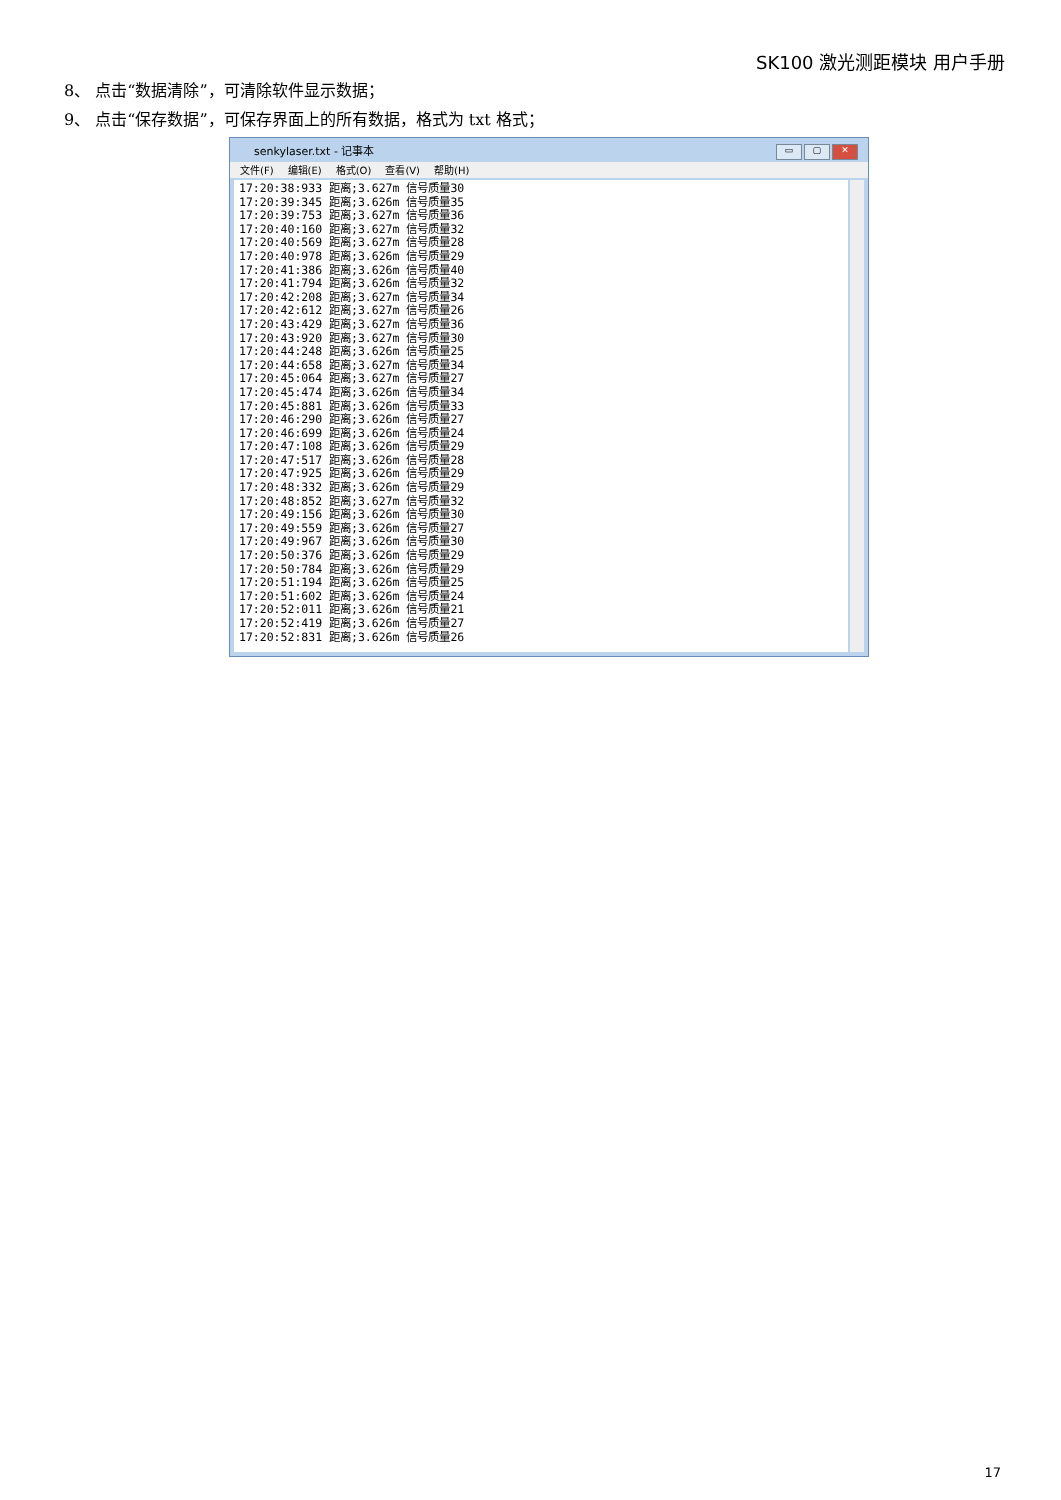SK100 激光测距模块 用户手册
8、 点击“数据清除”，可清除软件显示数据；
9、 点击“保存数据”，可保存界面上的所有数据，格式为 txt 格式；
senkylaser.txt - 记事本
▭ ▢ ✕
文件(F) 编辑(E) 格式(O) 查看(V) 帮助(H)
17:20:38:933 距离;3.627m 信号质量30 17:20:39:345 距离;3.626m 信号质量35 17:20:39:753 距离;3.627m 信号质量36 17:20:40:160 距离;3.627m 信号质量32 17:20:40:569 距离;3.627m 信号质量28 17:20:40:978 距离;3.626m 信号质量29 17:20:41:386 距离;3.626m 信号质量40 17:20:41:794 距离;3.626m 信号质量32 17:20:42:208 距离;3.627m 信号质量34 17:20:42:612 距离;3.627m 信号质量26 17:20:43:429 距离;3.627m 信号质量36 17:20:43:920 距离;3.627m 信号质量30 17:20:44:248 距离;3.626m 信号质量25 17:20:44:658 距离;3.627m 信号质量34 17:20:45:064 距离;3.627m 信号质量27 17:20:45:474 距离;3.626m 信号质量34 17:20:45:881 距离;3.626m 信号质量33 17:20:46:290 距离;3.626m 信号质量27 17:20:46:699 距离;3.626m 信号质量24 17:20:47:108 距离;3.626m 信号质量29 17:20:47:517 距离;3.626m 信号质量28 17:20:47:925 距离;3.626m 信号质量29 17:20:48:332 距离;3.626m 信号质量29 17:20:48:852 距离;3.627m 信号质量32 17:20:49:156 距离;3.626m 信号质量30 17:20:49:559 距离;3.626m 信号质量27 17:20:49:967 距离;3.626m 信号质量30 17:20:50:376 距离;3.626m 信号质量29 17:20:50:784 距离;3.626m 信号质量29 17:20:51:194 距离;3.626m 信号质量25 17:20:51:602 距离;3.626m 信号质量24 17:20:52:011 距离;3.626m 信号质量21 17:20:52:419 距离;3.626m 信号质量27 17:20:52:831 距离;3.626m 信号质量26
17